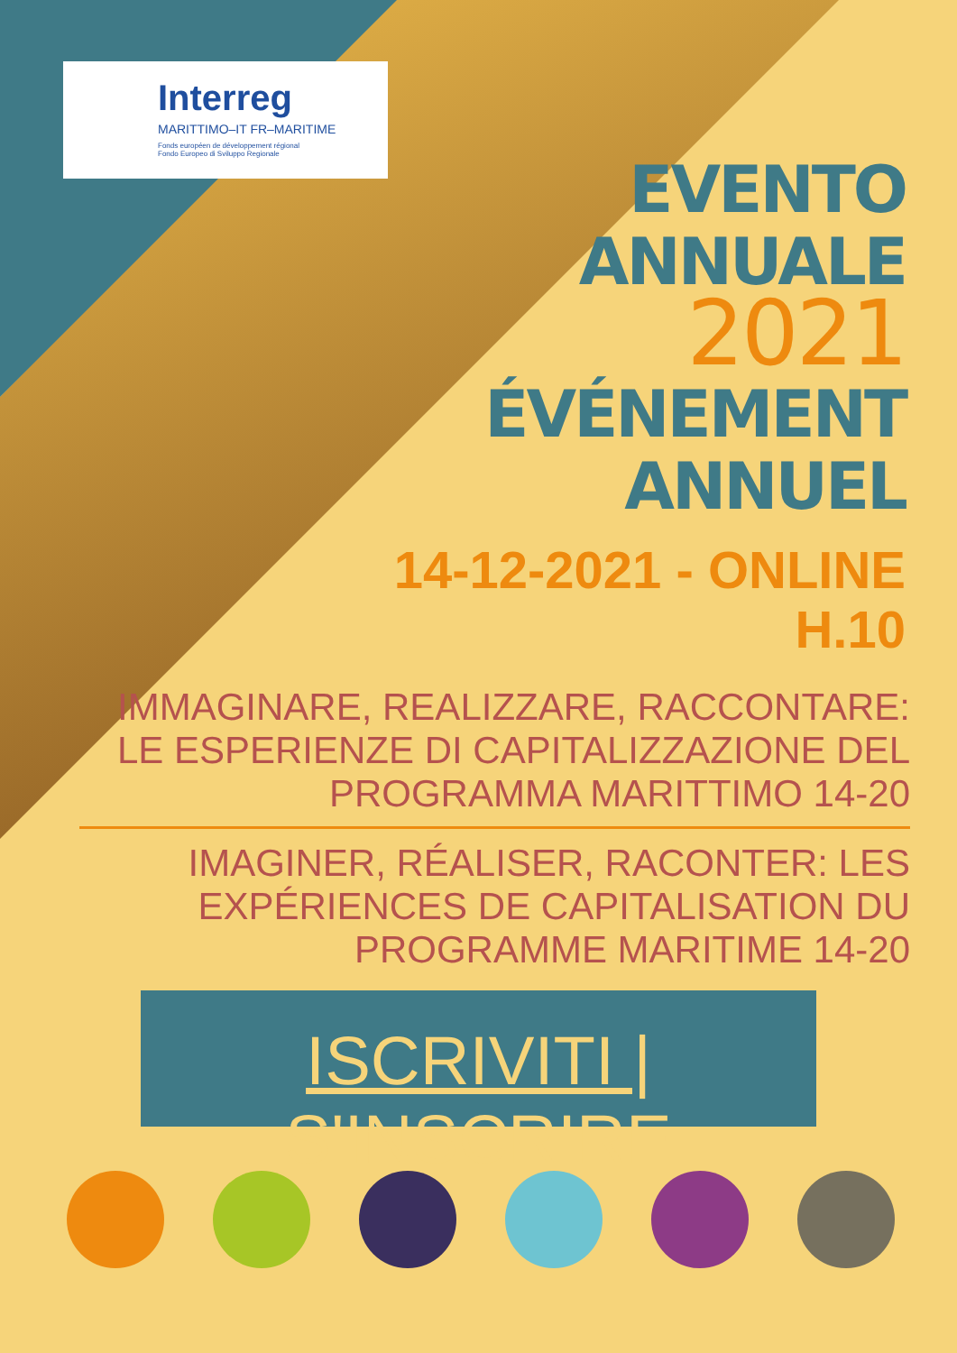Interreg
MARITTIMO–IT FR–MARITIME
Fonds européen de développement régional
Fondo Europeo di Sviluppo Regionale
EVENTO
ANNUALE
2021
ÉVÉNEMENT
ANNUEL
14-12-2021 - ONLINE
H.10
IMMAGINARE, REALIZZARE, RACCONTARE: LE ESPERIENZE DI CAPITALIZZAZIONE DEL PROGRAMMA MARITTIMO 14-20
IMAGINER, RÉALISER, RACONTER: LES EXPÉRIENCES DE CAPITALISATION DU PROGRAMME MARITIME 14-20
ISCRIVITI | S'INSCRIRE